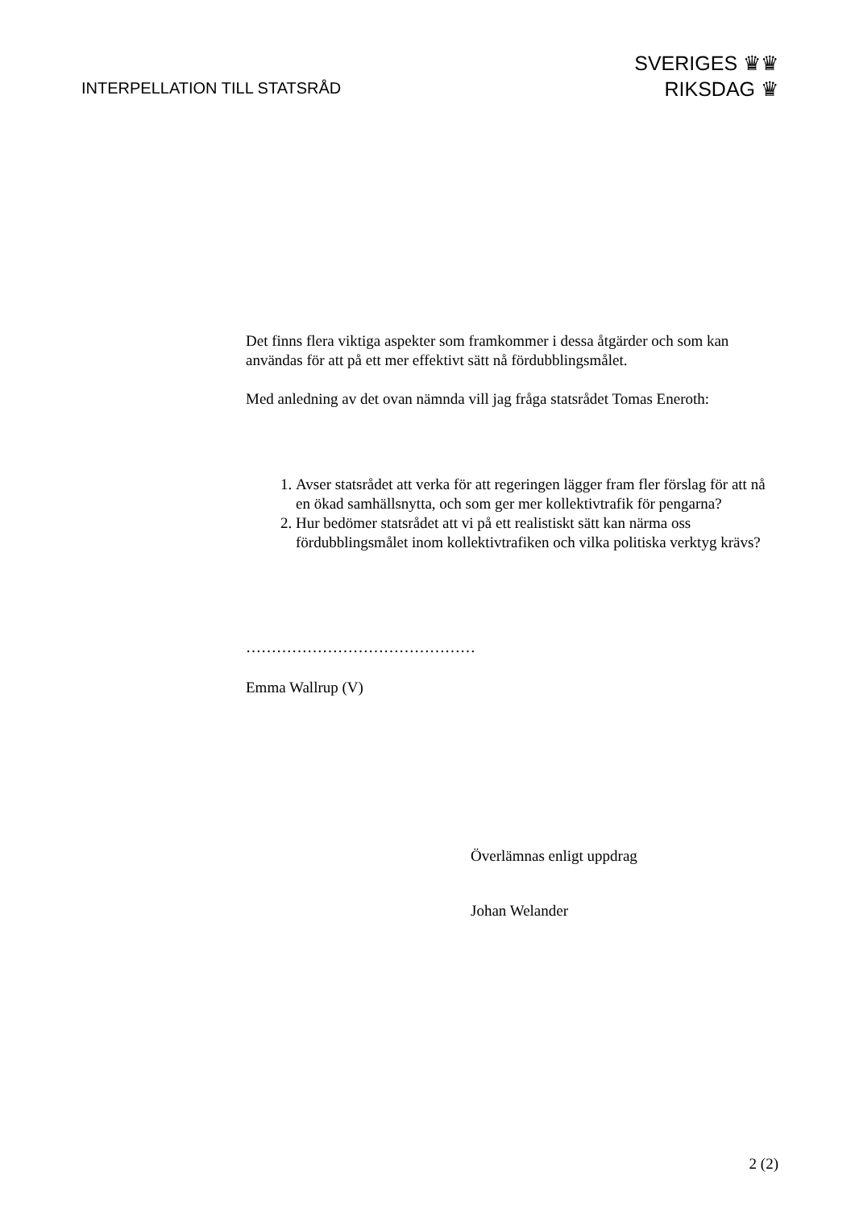INTERPELLATION TILL STATSRÅD
SVERIGES ♛♛
RIKSDAG ♛
Det finns flera viktiga aspekter som framkommer i dessa åtgärder och som kan användas för att på ett mer effektivt sätt nå fördubblingsmålet.
Med anledning av det ovan nämnda vill jag fråga statsrådet Tomas Eneroth:
1. Avser statsrådet att verka för att regeringen lägger fram fler förslag för att nå en ökad samhällsnytta, och som ger mer kollektivtrafik för pengarna?
2. Hur bedömer statsrådet att vi på ett realistiskt sätt kan närma oss fördubblingsmålet inom kollektivtrafiken och vilka politiska verktyg krävs?
………………………………………
Emma Wallrup (V)
Överlämnas enligt uppdrag
Johan Welander
2 (2)